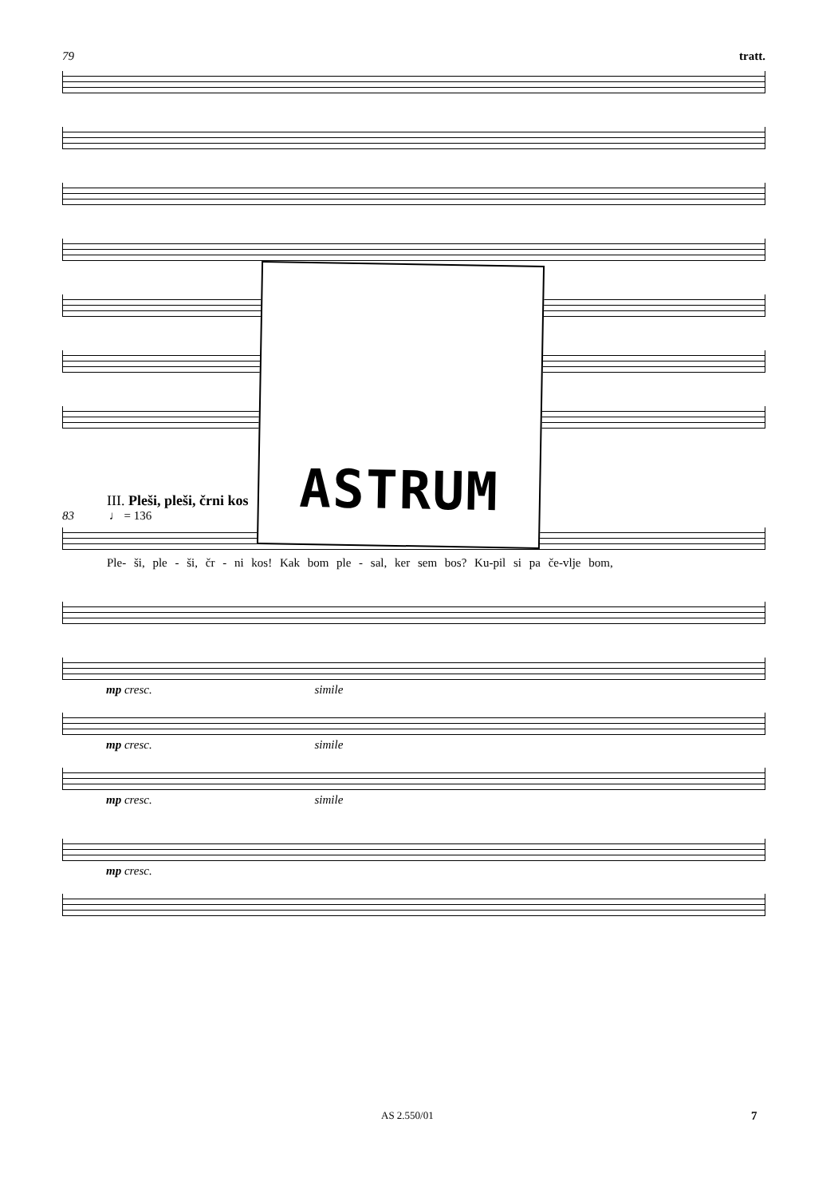79 tratt.
ASTRUM
III. Pleši, pleši, črni kos
83 ♩ = 136
Ple- ši, ple - ši, čr - ni kos! Kak bom ple - sal, ker sem bos? Ku-pil si pa če-vlje bom,
mp cresc. simile
mp cresc. simile
mp cresc. simile
mp cresc.
AS 2.550/01 7